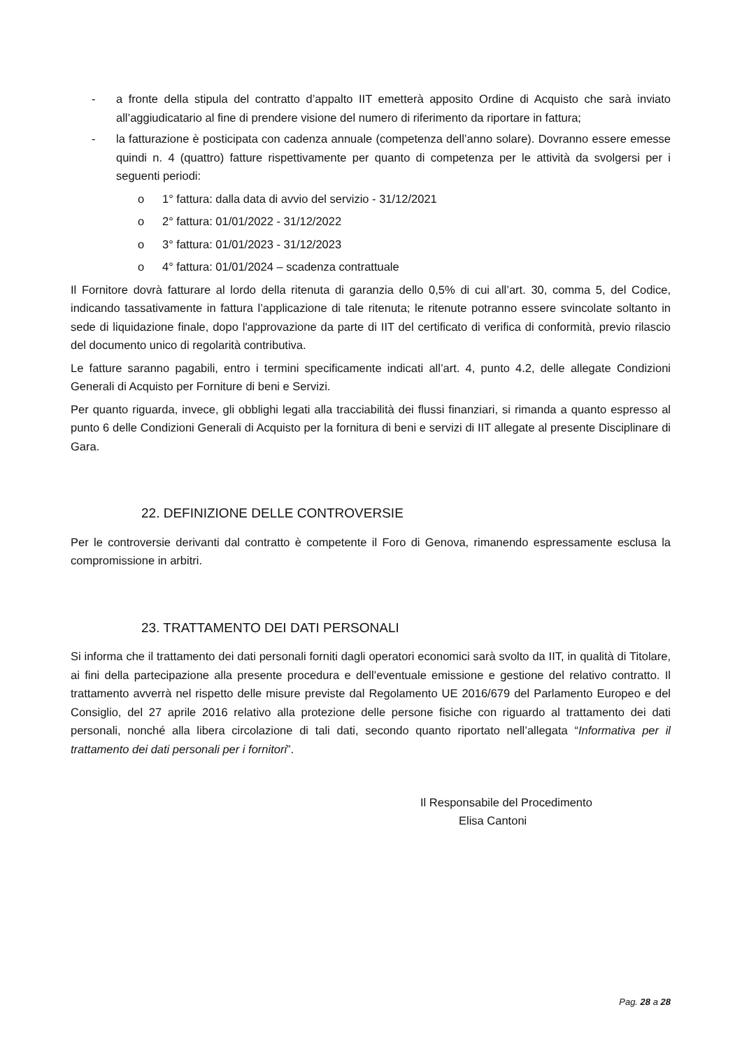- a fronte della stipula del contratto d’appalto IIT emetterà apposito Ordine di Acquisto che sarà inviato all’aggiudicatario al fine di prendere visione del numero di riferimento da riportare in fattura;
- la fatturazione è posticipata con cadenza annuale (competenza dell’anno solare). Dovranno essere emesse quindi n. 4 (quattro) fatture rispettivamente per quanto di competenza per le attività da svolgersi per i seguenti periodi:
o 1° fattura: dalla data di avvio del servizio - 31/12/2021
o 2° fattura: 01/01/2022 - 31/12/2022
o 3° fattura: 01/01/2023 - 31/12/2023
o 4° fattura: 01/01/2024 – scadenza contrattuale
Il Fornitore dovrà fatturare al lordo della ritenuta di garanzia dello 0,5% di cui all’art. 30, comma 5, del Codice, indicando tassativamente in fattura l’applicazione di tale ritenuta; le ritenute potranno essere svincolate soltanto in sede di liquidazione finale, dopo l'approvazione da parte di IIT del certificato di verifica di conformità, previo rilascio del documento unico di regolarità contributiva.
Le fatture saranno pagabili, entro i termini specificamente indicati all’art. 4, punto 4.2, delle allegate Condizioni Generali di Acquisto per Forniture di beni e Servizi.
Per quanto riguarda, invece, gli obblighi legati alla tracciabilità dei flussi finanziari, si rimanda a quanto espresso al punto 6 delle Condizioni Generali di Acquisto per la fornitura di beni e servizi di IIT allegate al presente Disciplinare di Gara.
22. DEFINIZIONE DELLE CONTROVERSIE
Per le controversie derivanti dal contratto è competente il Foro di Genova, rimanendo espressamente esclusa la compromissione in arbitri.
23. TRATTAMENTO DEI DATI PERSONALI
Si informa che il trattamento dei dati personali forniti dagli operatori economici sarà svolto da IIT, in qualità di Titolare, ai fini della partecipazione alla presente procedura e dell’eventuale emissione e gestione del relativo contratto. Il trattamento avverrà nel rispetto delle misure previste dal Regolamento UE 2016/679 del Parlamento Europeo e del Consiglio, del 27 aprile 2016 relativo alla protezione delle persone fisiche con riguardo al trattamento dei dati personali, nonché alla libera circolazione di tali dati, secondo quanto riportato nell’allegata “Informativa per il trattamento dei dati personali per i fornitori”.
Il Responsabile del Procedimento
Elisa Cantoni
Pag. 28 a 28